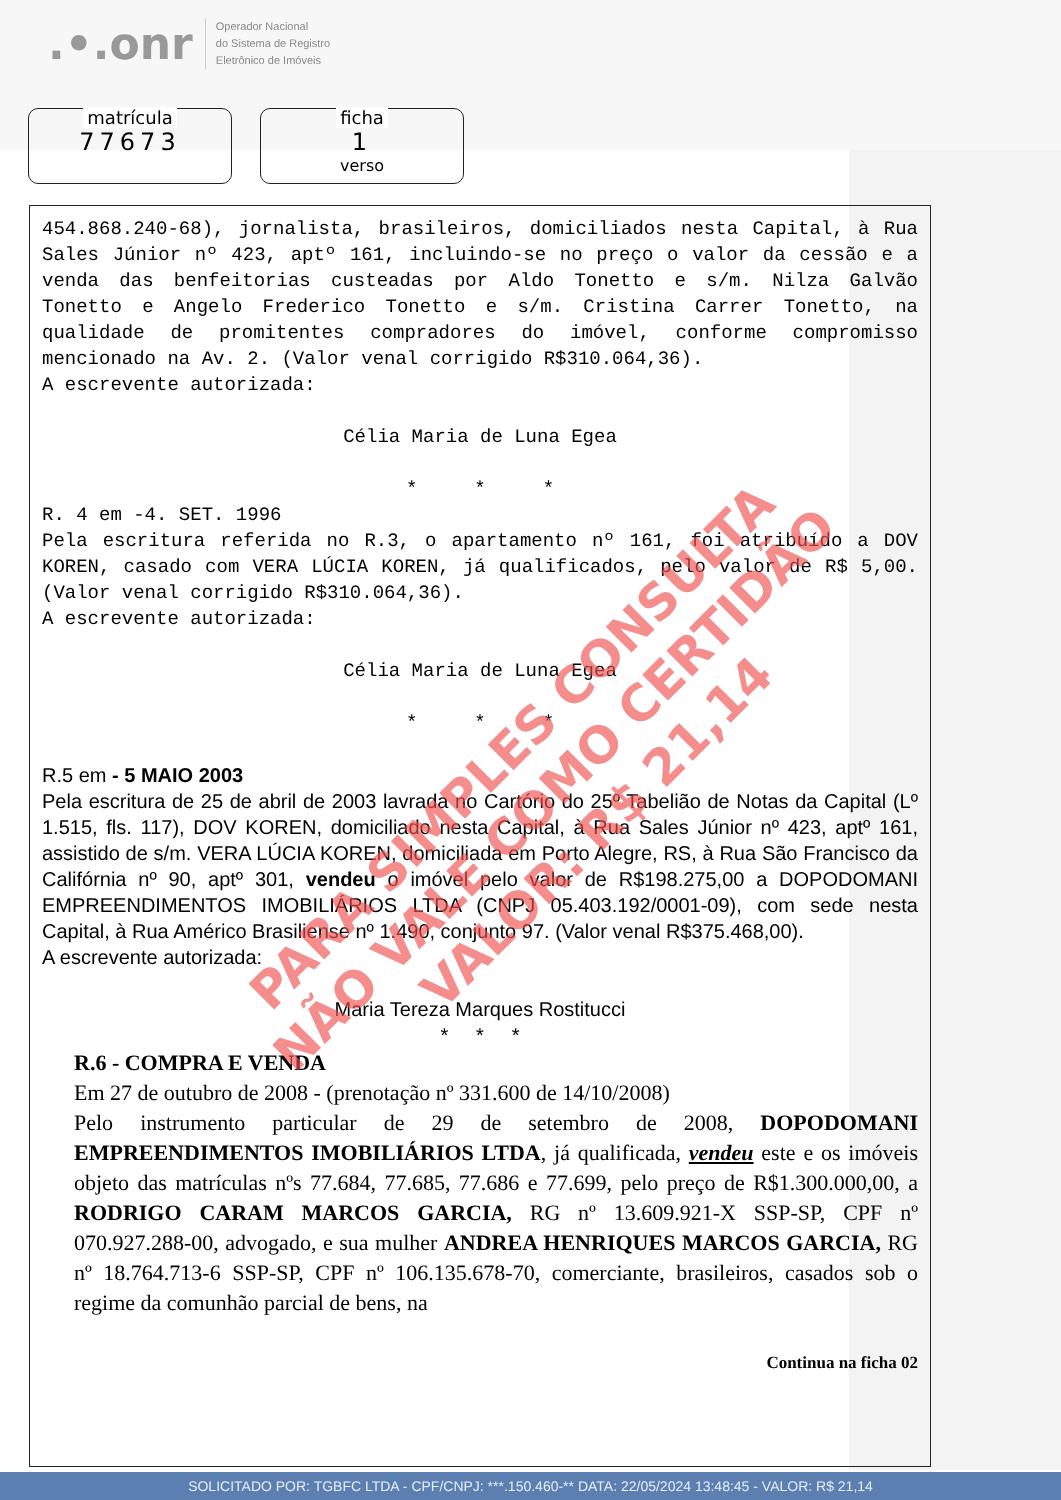.•.onr Operador Nacional
do Sistema de Registro
Eletrônico de Imóveis
matrícula
77673
ficha
1
verso
454.868.240-68), jornalista, brasileiros, domiciliados nesta Capital, à Rua Sales Júnior nº 423, aptº 161, incluindo-se no preço o valor da cessão e a venda das benfeitorias custeadas por Aldo Tonetto e s/m. Nilza Galvão Tonetto e Angelo Frederico Tonetto e s/m. Cristina Carrer Tonetto, na qualidade de promitentes compradores do imóvel, conforme compromisso mencionado na Av. 2. (Valor venal corrigido R$310.064,36).
A escrevente autorizada:
Célia Maria de Luna Egea
* * *
R. 4 em -4. SET. 1996
Pela escritura referida no R.3, o apartamento nº 161, foi atribuído a DOV KOREN, casado com VERA LÚCIA KOREN, já qualificados, pelo valor de R$ 5,00. (Valor venal corrigido R$310.064,36).
A escrevente autorizada:
Célia Maria de Luna Egea
* * *
R.5 em - 5 MAIO 2003
Pela escritura de 25 de abril de 2003 lavrada no Cartório do 25º Tabelião de Notas da Capital (Lº 1.515, fls. 117), DOV KOREN, domiciliado nesta Capital, à Rua Sales Júnior nº 423, aptº 161, assistido de s/m. VERA LÚCIA KOREN, domiciliada em Porto Alegre, RS, à Rua São Francisco da Califórnia nº 90, aptº 301, vendeu o imóvel pelo valor de R$198.275,00 a DOPODOMANI EMPREENDIMENTOS IMOBILIÁRIOS LTDA (CNPJ 05.403.192/0001-09), com sede nesta Capital, à Rua Américo Brasiliense nº 1.490, conjunto 97. (Valor venal R$375.468,00).
A escrevente autorizada:
Maria Tereza Marques Rostitucci
* * *
R.6 - COMPRA E VENDA
Em 27 de outubro de 2008 - (prenotação nº 331.600 de 14/10/2008)
Pelo instrumento particular de 29 de setembro de 2008, DOPODOMANI EMPREENDIMENTOS IMOBILIÁRIOS LTDA, já qualificada, vendeu este e os imóveis objeto das matrículas nºs 77.684, 77.685, 77.686 e 77.699, pelo preço de R$1.300.000,00, a RODRIGO CARAM MARCOS GARCIA, RG nº 13.609.921-X SSP-SP, CPF nº 070.927.288-00, advogado, e sua mulher ANDREA HENRIQUES MARCOS GARCIA, RG nº 18.764.713-6 SSP-SP, CPF nº 106.135.678-70, comerciante, brasileiros, casados sob o regime da comunhão parcial de bens, na
Continua na ficha 02
PARA SIMPLES CONSULTA
NÃO VALE COMO CERTIDÃO
VALOR: R$ 21,14
SOLICITADO POR: TGBFC LTDA - CPF/CNPJ: ***.150.460-** DATA: 22/05/2024 13:48:45 - VALOR: R$ 21,14